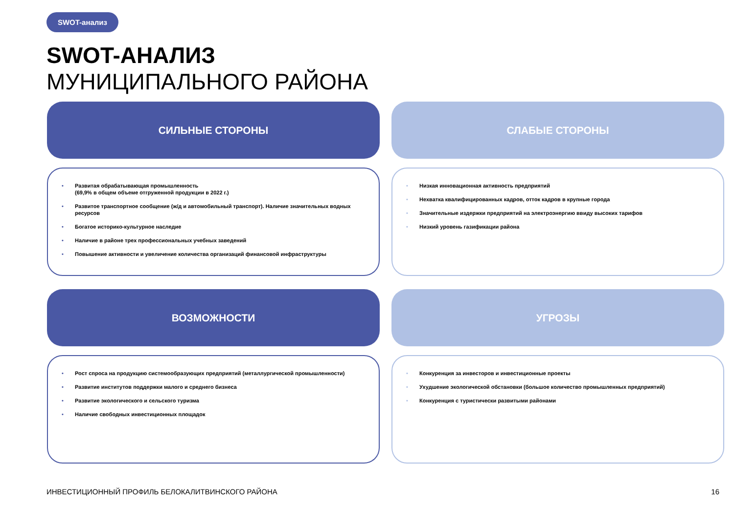SWOT-анализ
SWOT-АНАЛИЗ
МУНИЦИПАЛЬНОГО РАЙОНА
СИЛЬНЫЕ СТОРОНЫ
Развитая обрабатывающая промышленность
(69,9% в общем объеме отгруженной продукции в 2022 г.)
Развитое транспортное сообщение (ж/д и автомобильный транспорт). Наличие значительных водных ресурсов
Богатое историко-культурное наследие
Наличие в районе трех профессиональных учебных заведений
Повышение активности и увеличение количества организаций финансовой инфраструктуры
СЛАБЫЕ СТОРОНЫ
Низкая инновационная активность предприятий
Нехватка квалифицированных кадров, отток кадров в крупные города
Значительные издержки предприятий на электроэнергию ввиду высоких тарифов
Низкий уровень газификации района
ВОЗМОЖНОСТИ
Рост спроса на продукцию системообразующих предприятий (металлургической промышленности)
Развитие институтов поддержки малого и среднего бизнеса
Развитие экологического и сельского туризма
Наличие свободных инвестиционных площадок
УГРОЗЫ
Конкуренция за инвесторов и инвестиционные проекты
Ухудшение экологической обстановки (большое количество промышленных предприятий)
Конкуренция с туристически развитыми районами
ИНВЕСТИЦИОННЫЙ ПРОФИЛЬ БЕЛОКАЛИТВИНСКОГО РАЙОНА
16